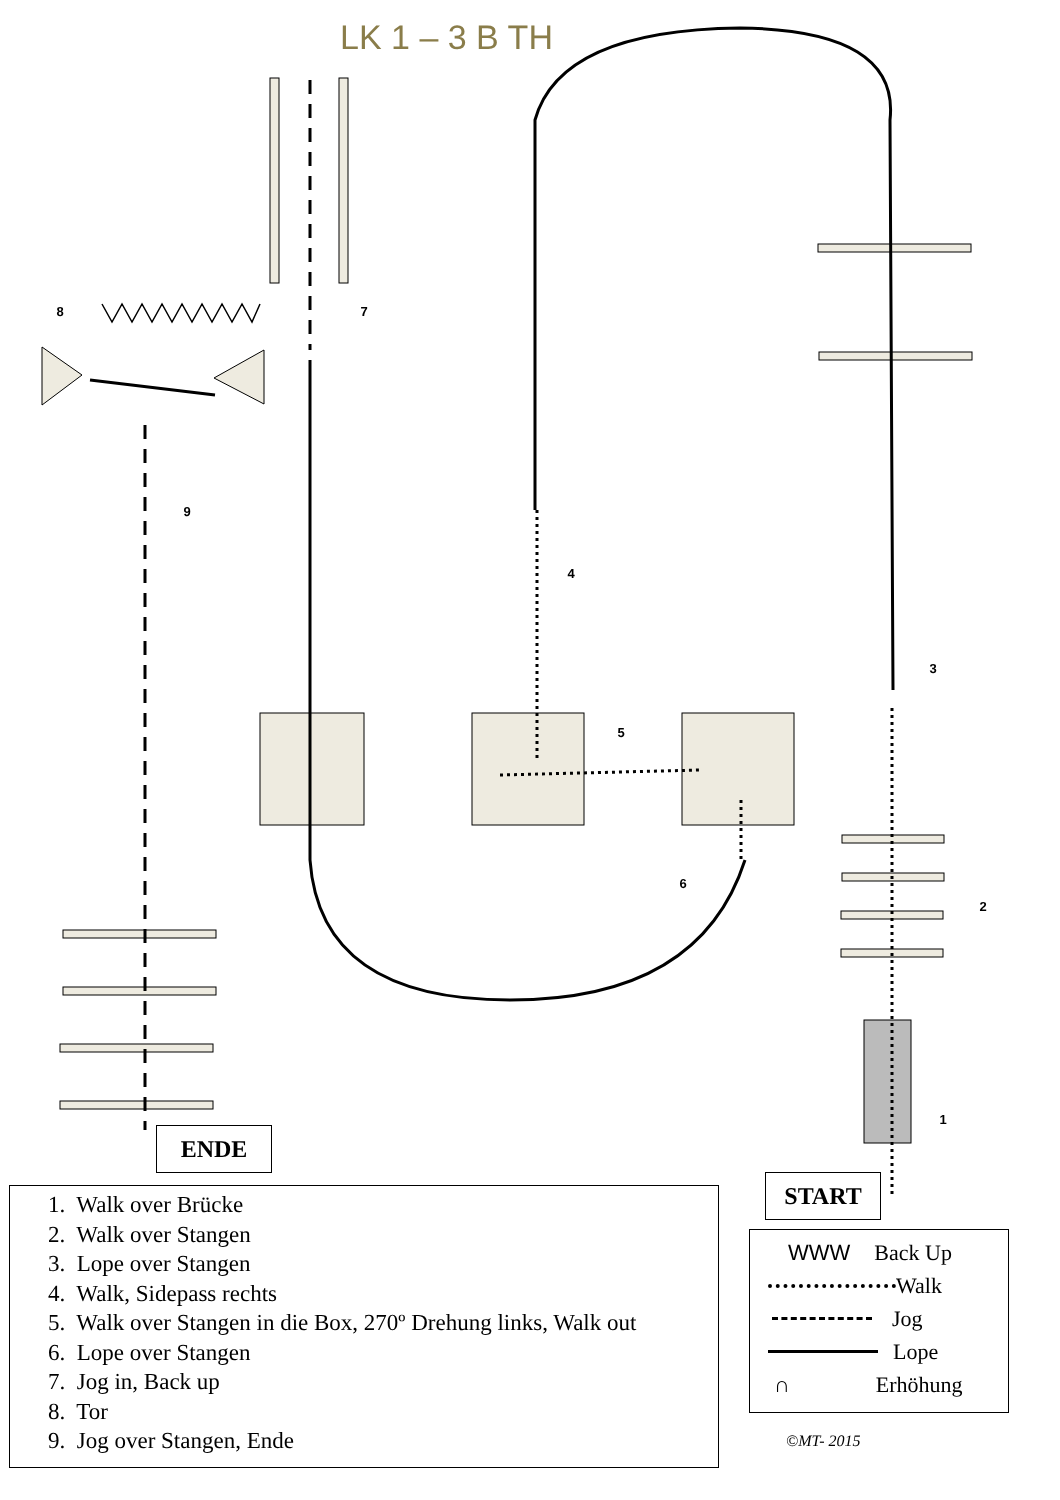LK 1 – 3 B TH
8
7
9
4
3
5
6
2
1
ENDE
START
1. Walk over Brücke
2. Walk over Stangen
3. Lope over Stangen
4. Walk, Sidepass rechts
5. Walk over Stangen in die Box, 270º Drehung links, Walk out
6. Lope over Stangen
7. Jog in, Back up
8. Tor
9. Jog over Stangen, Ende
WWW Back Up
Walk
Jog
Lope
∩ Erhöhung
©MT- 2015